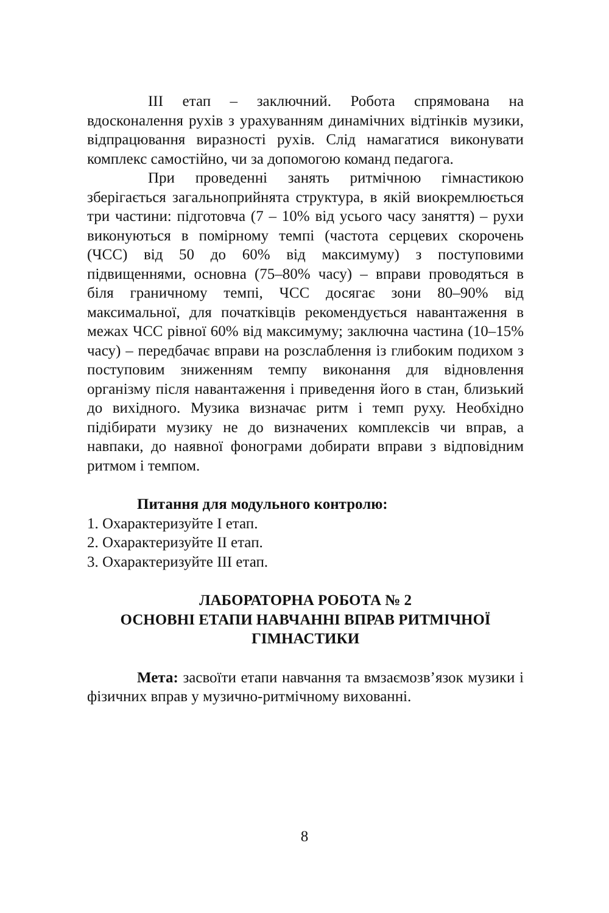ІІІ етап – заключний. Робота спрямована на вдосконалення рухів з урахуванням динамічних відтінків музики, відпрацювання виразності рухів. Слід намагатися виконувати комплекс самостійно, чи за допомогою команд педагога.
При проведенні занять ритмічною гімнастикою зберігається загальноприйнята структура, в якій виокремлюється три частини: підготовча (7 – 10% від усього часу заняття) – рухи виконуються в помірному темпі (частота серцевих скорочень (ЧСС) від 50 до 60% від максимуму) з поступовими підвищеннями, основна (75–80% часу) – вправи проводяться в біля граничному темпі, ЧСС досягає зони 80–90% від максимальної, для початківців рекомендується навантаження в межах ЧСС рівної 60% від максимуму; заключна частина (10–15% часу) – передбачає вправи на розслаблення із глибоким подихом з поступовим зниженням темпу виконання для відновлення організму після навантаження і приведення його в стан, близький до вихідного. Музика визначає ритм і темп руху. Необхідно підібирати музику не до визначених комплексів чи вправ, а навпаки, до наявної фонограми добирати вправи з відповідним ритмом і темпом.
Питання для модульного контролю:
1. Охарактеризуйте І етап.
2. Охарактеризуйте ІІ етап.
3. Охарактеризуйте ІІІ етап.
ЛАБОРАТОРНА РОБОТА № 2
ОСНОВНІ ЕТАПИ НАВЧАННІ ВПРАВ РИТМІЧНОЇ ГІМНАСТИКИ
Мета: засвоїти етапи навчання та вмзаємозв’язок музики і фізичних вправ у музично-ритмічному вихованні.
8